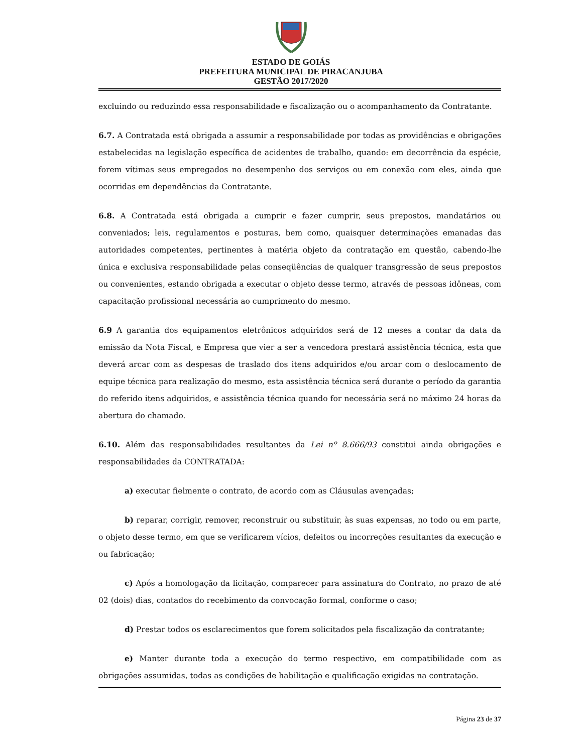ESTADO DE GOIÁS
PREFEITURA MUNICIPAL DE PIRACANJUBA
GESTÃO 2017/2020
excluindo ou reduzindo essa responsabilidade e fiscalização ou o acompanhamento da Contratante.
6.7. A Contratada está obrigada a assumir a responsabilidade por todas as providências e obrigações estabelecidas na legislação específica de acidentes de trabalho, quando: em decorrência da espécie, forem vítimas seus empregados no desempenho dos serviços ou em conexão com eles, ainda que ocorridas em dependências da Contratante.
6.8. A Contratada está obrigada a cumprir e fazer cumprir, seus prepostos, mandatários ou conveniados; leis, regulamentos e posturas, bem como, quaisquer determinações emanadas das autoridades competentes, pertinentes à matéria objeto da contratação em questão, cabendo-lhe única e exclusiva responsabilidade pelas conseqüências de qualquer transgressão de seus prepostos ou convenientes, estando obrigada a executar o objeto desse termo, através de pessoas idôneas, com capacitação profissional necessária ao cumprimento do mesmo.
6.9 A garantia dos equipamentos eletrônicos adquiridos será de 12 meses a contar da data da emissão da Nota Fiscal, e Empresa que vier a ser a vencedora prestará assistência técnica, esta que deverá arcar com as despesas de traslado dos itens adquiridos e/ou arcar com o deslocamento de equipe técnica para realização do mesmo, esta assistência técnica será durante o período da garantia do referido itens adquiridos, e assistência técnica quando for necessária será no máximo 24 horas da abertura do chamado.
6.10. Além das responsabilidades resultantes da Lei nº 8.666/93 constitui ainda obrigações e responsabilidades da CONTRATADA:
a) executar fielmente o contrato, de acordo com as Cláusulas avençadas;
b) reparar, corrigir, remover, reconstruir ou substituir, às suas expensas, no todo ou em parte, o objeto desse termo, em que se verificarem vícios, defeitos ou incorreções resultantes da execução e ou fabricação;
c) Após a homologação da licitação, comparecer para assinatura do Contrato, no prazo de até 02 (dois) dias, contados do recebimento da convocação formal, conforme o caso;
d) Prestar todos os esclarecimentos que forem solicitados pela fiscalização da contratante;
e) Manter durante toda a execução do termo respectivo, em compatibilidade com as obrigações assumidas, todas as condições de habilitação e qualificação exigidas na contratação.
Página 23 de 37